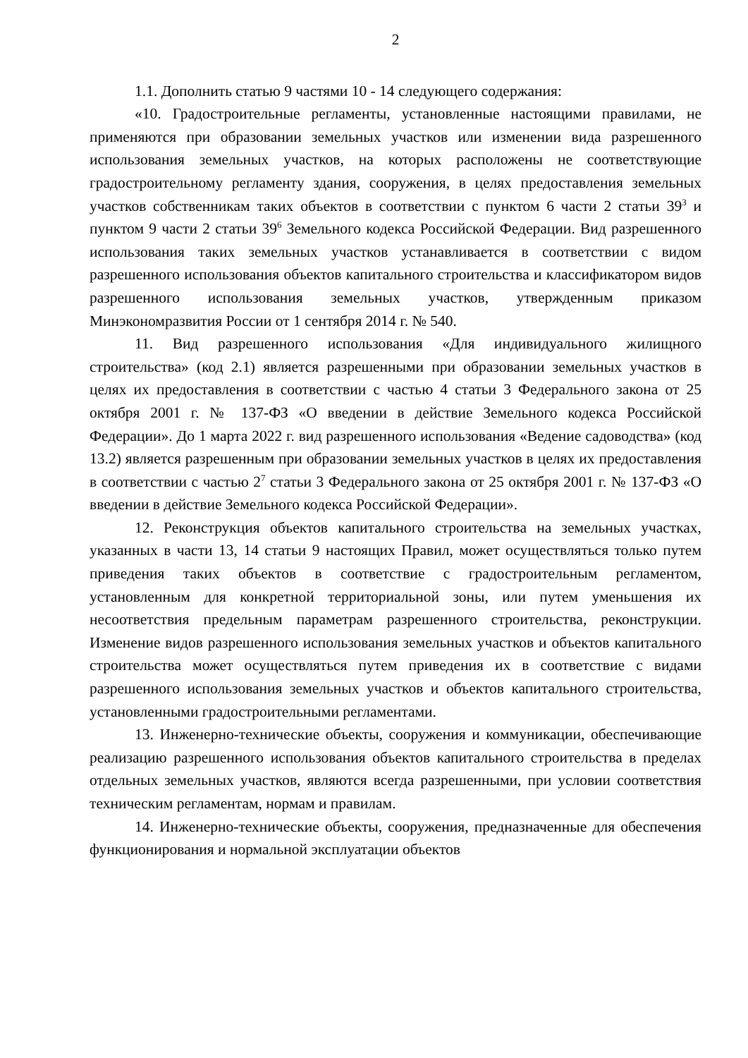2
1.1. Дополнить статью 9 частями 10 - 14 следующего содержания:
«10. Градостроительные регламенты, установленные настоящими правилами, не применяются при образовании земельных участков или изменении вида разрешенного использования земельных участков, на которых расположены не соответствующие градостроительному регламенту здания, сооружения, в целях предоставления земельных участков собственникам таких объектов в соответствии с пунктом 6 части 2 статьи 39<sup>3</sup> и пунктом 9 части 2 статьи 39<sup>6</sup> Земельного кодекса Российской Федерации. Вид разрешенного использования таких земельных участков устанавливается в соответствии с видом разрешенного использования объектов капитального строительства и классификатором видов разрешенного использования земельных участков, утвержденным приказом Минэкономразвития России от 1 сентября 2014 г. № 540.
11. Вид разрешенного использования «Для индивидуального жилищного строительства» (код 2.1) является разрешенными при образовании земельных участков в целях их предоставления в соответствии с частью 4 статьи 3 Федерального закона от 25 октября 2001 г. № 137-ФЗ «О введении в действие Земельного кодекса Российской Федерации». До 1 марта 2022 г. вид разрешенного использования «Ведение садоводства» (код 13.2) является разрешенным при образовании земельных участков в целях их предоставления в соответствии с частью 2<sup>7</sup> статьи 3 Федерального закона от 25 октября 2001 г. № 137-ФЗ «О введении в действие Земельного кодекса Российской Федерации».
12. Реконструкция объектов капитального строительства на земельных участках, указанных в части 13, 14 статьи 9 настоящих Правил, может осуществляться только путем приведения таких объектов в соответствие с градостроительным регламентом, установленным для конкретной территориальной зоны, или путем уменьшения их несоответствия предельным параметрам разрешенного строительства, реконструкции. Изменение видов разрешенного использования земельных участков и объектов капитального строительства может осуществляться путем приведения их в соответствие с видами разрешенного использования земельных участков и объектов капитального строительства, установленными градостроительными регламентами.
13. Инженерно-технические объекты, сооружения и коммуникации, обеспечивающие реализацию разрешенного использования объектов капитального строительства в пределах отдельных земельных участков, являются всегда разрешенными, при условии соответствия техническим регламентам, нормам и правилам.
14. Инженерно-технические объекты, сооружения, предназначенные для обеспечения функционирования и нормальной эксплуатации объектов